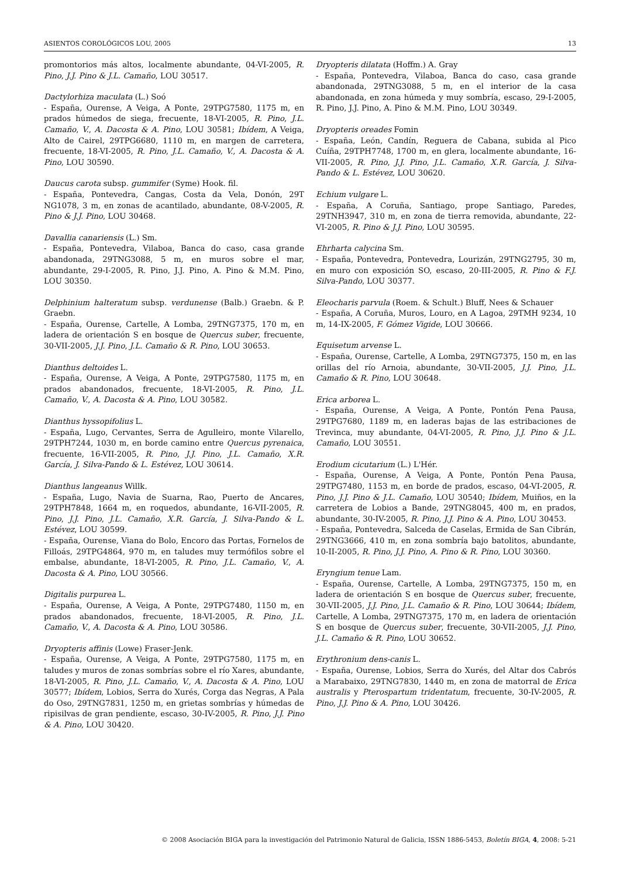ASIENTOS COROLÓGICOS LOU, 2005 13
promontorios más altos, localmente abundante, 04-VI-2005, R. Pino, J.J. Pino & J.L. Camaño, LOU 30517.
Dactylorhiza maculata (L.) Soó
- España, Ourense, A Veiga, A Ponte, 29TPG7580, 1175 m, en prados húmedos de siega, frecuente, 18-VI-2005, R. Pino, J.L. Camaño, V., A. Dacosta & A. Pino, LOU 30581; Ibídem, A Veiga, Alto de Cairel, 29TPG6680, 1110 m, en margen de carretera, frecuente, 18-VI-2005, R. Pino, J.L. Camaño, V., A. Dacosta & A. Pino, LOU 30590.
Daucus carota subsp. gummifer (Syme) Hook. fil.
- España, Pontevedra, Cangas, Costa da Vela, Donón, 29T NG1078, 3 m, en zonas de acantilado, abundante, 08-V-2005, R. Pino & J.J. Pino, LOU 30468.
Davallia canariensis (L.) Sm.
- España, Pontevedra, Vilaboa, Banca do caso, casa grande abandonada, 29TNG3088, 5 m, en muros sobre el mar, abundante, 29-I-2005, R. Pino, J.J. Pino, A. Pino & M.M. Pino, LOU 30350.
Delphinium halteratum subsp. verdunense (Balb.) Graebn. & P. Graebn.
- España, Ourense, Cartelle, A Lomba, 29TNG7375, 170 m, en ladera de orientación S en bosque de Quercus suber, frecuente, 30-VII-2005, J.J. Pino, J.L. Camaño & R. Pino, LOU 30653.
Dianthus deltoides L.
- España, Ourense, A Veiga, A Ponte, 29TPG7580, 1175 m, en prados abandonados, frecuente, 18-VI-2005, R. Pino, J.L. Camaño, V., A. Dacosta & A. Pino, LOU 30582.
Dianthus hyssopifolius L.
- España, Lugo, Cervantes, Serra de Agulleiro, monte Vilarello, 29TPH7244, 1030 m, en borde camino entre Quercus pyrenaica, frecuente, 16-VII-2005, R. Pino, J.J. Pino, J.L. Camaño, X.R. García, J. Silva-Pando & L. Estévez, LOU 30614.
Dianthus langeanus Willk.
- España, Lugo, Navia de Suarna, Rao, Puerto de Ancares, 29TPH7848, 1664 m, en roquedos, abundante, 16-VII-2005, R. Pino, J.J. Pino, J.L. Camaño, X.R. García, J. Silva-Pando & L. Estévez, LOU 30599.
- España, Ourense, Viana do Bolo, Encoro das Portas, Fornelos de Filloás, 29TPG4864, 970 m, en taludes muy termófilos sobre el embalse, abundante, 18-VI-2005, R. Pino, J.L. Camaño, V., A. Dacosta & A. Pino, LOU 30566.
Digitalis purpurea L.
- España, Ourense, A Veiga, A Ponte, 29TPG7480, 1150 m, en prados abandonados, frecuente, 18-VI-2005, R. Pino, J.L. Camaño, V., A. Dacosta & A. Pino, LOU 30586.
Dryopteris affinis (Lowe) Fraser-Jenk.
- España, Ourense, A Veiga, A Ponte, 29TPG7580, 1175 m, en taludes y muros de zonas sombrías sobre el río Xares, abundante, 18-VI-2005, R. Pino, J.L. Camaño, V., A. Dacosta & A. Pino, LOU 30577; Ibídem, Lobios, Serra do Xurés, Corga das Negras, A Pala do Oso, 29TNG7831, 1250 m, en grietas sombrías y húmedas de ripisilvas de gran pendiente, escaso, 30-IV-2005, R. Pino, J.J. Pino & A. Pino, LOU 30420.
Dryopteris dilatata (Hoffm.) A. Gray
- España, Pontevedra, Vilaboa, Banca do caso, casa grande abandonada, 29TNG3088, 5 m, en el interior de la casa abandonada, en zona húmeda y muy sombría, escaso, 29-I-2005, R. Pino, J.J. Pino, A. Pino & M.M. Pino, LOU 30349.
Dryopteris oreades Fomin
- España, León, Candín, Reguera de Cabana, subida al Pico Cuíña, 29TPH7748, 1700 m, en glera, localmente abundante, 16-VII-2005, R. Pino, J.J. Pino, J.L. Camaño, X.R. García, J. Silva-Pando & L. Estévez, LOU 30620.
Echium vulgare L.
- España, A Coruña, Santiago, prope Santiago, Paredes, 29TNH3947, 310 m, en zona de tierra removida, abundante, 22-VI-2005, R. Pino & J.J. Pino, LOU 30595.
Ehrharta calycina Sm.
- España, Pontevedra, Pontevedra, Lourizán, 29TNG2795, 30 m, en muro con exposición SO, escaso, 20-III-2005, R. Pino & F.J. Silva-Pando, LOU 30377.
Eleocharis parvula (Roem. & Schult.) Bluff, Nees & Schauer
- España, A Coruña, Muros, Louro, en A Lagoa, 29TMH 9234, 10 m, 14-IX-2005, F. Gómez Vigide, LOU 30666.
Equisetum arvense L.
- España, Ourense, Cartelle, A Lomba, 29TNG7375, 150 m, en las orillas del río Arnoia, abundante, 30-VII-2005, J.J. Pino, J.L. Camaño & R. Pino, LOU 30648.
Erica arborea L.
- España, Ourense, A Veiga, A Ponte, Pontón Pena Pausa, 29TPG7680, 1189 m, en laderas bajas de las estribaciones de Trevinca, muy abundante, 04-VI-2005, R. Pino, J.J. Pino & J.L. Camaño, LOU 30551.
Erodium cicutarium (L.) L'Hér.
- España, Ourense, A Veiga, A Ponte, Pontón Pena Pausa, 29TPG7480, 1153 m, en borde de prados, escaso, 04-VI-2005, R. Pino, J.J. Pino & J.L. Camaño, LOU 30540; Ibídem, Muiños, en la carretera de Lobios a Bande, 29TNG8045, 400 m, en prados, abundante, 30-IV-2005, R. Pino, J.J. Pino & A. Pino, LOU 30453.
- España, Pontevedra, Salceda de Caselas, Ermida de San Cibrán, 29TNG3666, 410 m, en zona sombría bajo batolitos, abundante, 10-II-2005, R. Pino, J.J. Pino, A. Pino & R. Pino, LOU 30360.
Eryngium tenue Lam.
- España, Ourense, Cartelle, A Lomba, 29TNG7375, 150 m, en ladera de orientación S en bosque de Quercus suber, frecuente, 30-VII-2005, J.J. Pino, J.L. Camaño & R. Pino, LOU 30644; Ibídem, Cartelle, A Lomba, 29TNG7375, 170 m, en ladera de orientación S en bosque de Quercus suber, frecuente, 30-VII-2005, J.J. Pino, J.L. Camaño & R. Pino, LOU 30652.
Erythronium dens-canis L.
- España, Ourense, Lobios, Serra do Xurés, del Altar dos Cabrós a Marabaixo, 29TNG7830, 1440 m, en zona de matorral de Erica australis y Pterospartum tridentatum, frecuente, 30-IV-2005, R. Pino, J.J. Pino & A. Pino, LOU 30426.
© 2008 Asociación BIGA para la investigación del Patrimonio Natural de Galicia, ISSN 1886-5453, Boletín BIGA, 4, 2008: 5-21